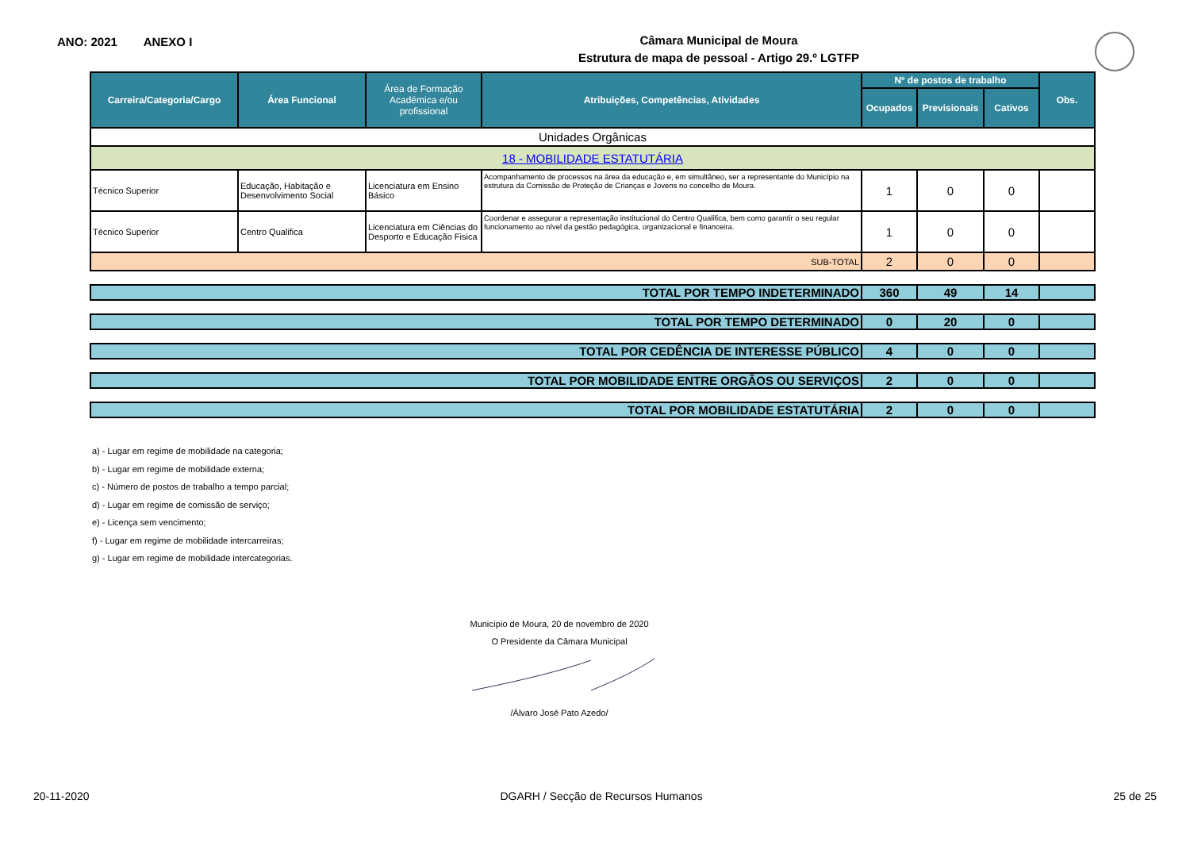ANO: 2021 ANEXO I
Câmara Municipal de Moura
Estrutura de mapa de pessoal - Artigo 29.º LGTFP
| Carreira/Categoria/Cargo | Área Funcional | Área de Formação Académica e/ou profissional | Atribuições, Competências, Atividades | Nº de postos de trabalho | | | Obs. |
| --- | --- | --- | --- | --- | --- | --- | --- |
| | | | | Ocupados | Previsionais | Cativos | |
| Unidades Orgânicas | | | | | | | |
| 18 - MOBILIDADE ESTATUTÁRIA | | | | | | | |
| Técnico Superior | Educação, Habitação e Desenvolvimento Social | Licenciatura em Ensino Básico | Acompanhamento de processos na área da educação e, em simultâneo, ser a representante do Município na estrutura da Comissão de Proteção de Crianças e Jovens no concelho de Moura. | 1 | 0 | 0 | |
| Técnico Superior | Centro Qualifica | Licenciatura em Ciências do Desporto e Educação Fisica | Coordenar e assegurar a representação institucional do Centro Qualifica, bem como garantir o seu regular funcionamento ao nível da gestão pedagógica, organizacional e financeira. | 1 | 0 | 0 | |
| SUB-TOTAL | | | | 2 | 0 | 0 | |
| TOTAL POR TEMPO INDETERMINADO | | | | 360 | 49 | 14 | |
| TOTAL POR TEMPO DETERMINADO | | | | 0 | 20 | 0 | |
| TOTAL POR CEDÊNCIA DE INTERESSE PÚBLICO | | | | 4 | 0 | 0 | |
| TOTAL POR MOBILIDADE ENTRE ORGÃOS OU SERVIÇOS | | | | 2 | 0 | 0 | |
| TOTAL POR MOBILIDADE ESTATUTÁRIA | | | | 2 | 0 | 0 | |
a) - Lugar em regime de mobilidade na categoria;
b) - Lugar em regime de mobilidade externa;
c) - Número de postos de trabalho a tempo parcial;
d) - Lugar em regime de comissão de serviço;
e) - Licença sem vencimento;
f) - Lugar em regime de mobilidade intercarreiras;
g) - Lugar em regime de mobilidade intercategorias.
Município de Moura, 20 de novembro de 2020
O Presidente da Câmara Municipal
/Álvaro José Pato Azedo/
20-11-2020 DGARH / Secção de Recursos Humanos 25 de 25